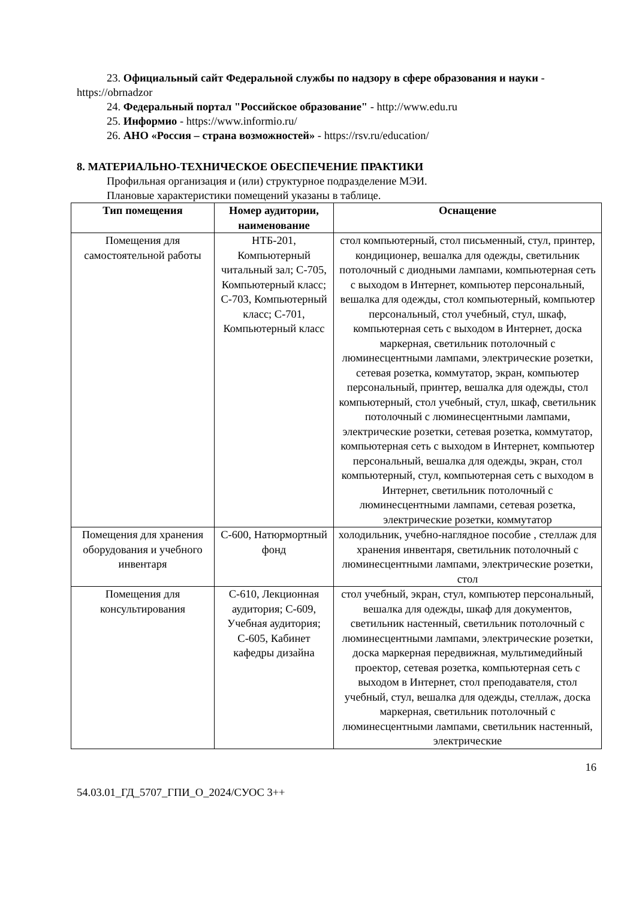23. Официальный сайт Федеральной службы по надзору в сфере образования и науки - https://obrnadzor
24. Федеральный портал "Российское образование" - http://www.edu.ru
25. Информио - https://www.informio.ru/
26. АНО «Россия – страна возможностей» - https://rsv.ru/education/
8. МАТЕРИАЛЬНО-ТЕХНИЧЕСКОЕ ОБЕСПЕЧЕНИЕ ПРАКТИКИ
Профильная организация и (или) структурное подразделение МЭИ.
Плановые характеристики помещений указаны в таблице.
| Тип помещения | Номер аудитории, наименование | Оснащение |
| --- | --- | --- |
| Помещения для самостоятельной работы | НТБ-201, Компьютерный читальный зал; С-705, Компьютерный класс; С-703, Компьютерный класс; С-701, Компьютерный класс | стол компьютерный, стол письменный, стул, принтер, кондиционер, вешалка для одежды, светильник потолочный с диодными лампами, компьютерная сеть с выходом в Интернет, компьютер персональный, вешалка для одежды, стол компьютерный, компьютер персональный, стол учебный, стул, шкаф, компьютерная сеть с выходом в Интернет, доска маркерная, светильник потолочный с люминесцентными лампами, электрические розетки, сетевая розетка, коммутатор, экран, компьютер персональный, принтер, вешалка для одежды, стол компьютерный, стол учебный, стул, шкаф, светильник потолочный с люминесцентными лампами, электрические розетки, сетевая розетка, коммутатор, компьютерная сеть с выходом в Интернет, компьютер персональный, вешалка для одежды, экран, стол компьютерный, стул, компьютерная сеть с выходом в Интернет, светильник потолочный с люминесцентными лампами, сетевая розетка, электрические розетки, коммутатор |
| Помещения для хранения оборудования и учебного инвентаря | С-600, Натюрмортный фонд | холодильник, учебно-наглядное пособие , стеллаж для хранения инвентаря, светильник потолочный с люминесцентными лампами, электрические розетки, стол |
| Помещения для консультирования | С-610, Лекционная аудитория; С-609, Учебная аудитория; С-605, Кабинет кафедры дизайна | стол учебный, экран, стул, компьютер персональный, вешалка для одежды, шкаф для документов, светильник настенный, светильник потолочный с люминесцентными лампами, электрические розетки, доска маркерная передвижная, мультимедийный проектор, сетевая розетка, компьютерная сеть с выходом в Интернет, стол преподавателя, стол учебный, стул, вешалка для одежды, стеллаж, доска маркерная, светильник потолочный с люминесцентными лампами, светильник настенный, электрические |
16
54.03.01_ГД_5707_ГПИ_О_2024/СУОС 3++